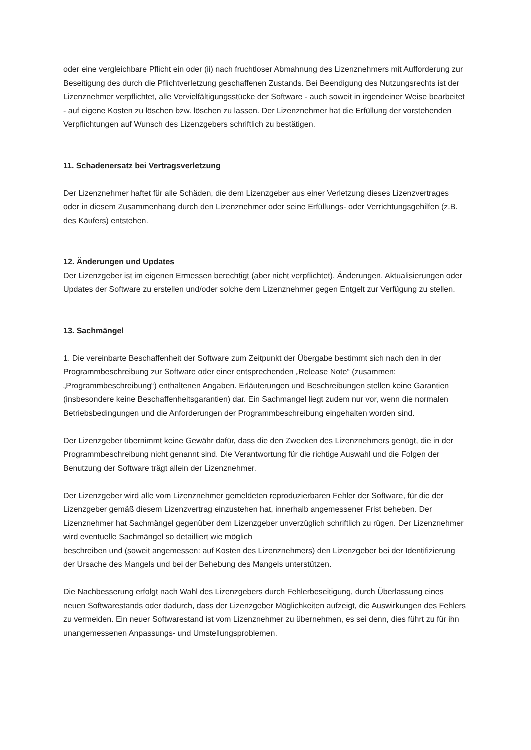oder eine vergleichbare Pflicht ein oder (ii) nach fruchtloser Abmahnung des Lizenznehmers mit Aufforderung zur Beseitigung des durch die Pflichtverletzung geschaffenen Zustands. Bei Beendigung des Nutzungsrechts ist der Lizenznehmer verpflichtet, alle Vervielfältigungsstücke der Software - auch soweit in irgendeiner Weise bearbeitet - auf eigene Kosten zu löschen bzw. löschen zu lassen. Der Lizenznehmer hat die Erfüllung der vorstehenden Verpflichtungen auf Wunsch des Lizenzgebers schriftlich zu bestätigen.
11. Schadenersatz bei Vertragsverletzung
Der Lizenznehmer haftet für alle Schäden, die dem Lizenzgeber aus einer Verletzung dieses Lizenzvertrages oder in diesem Zusammenhang durch den Lizenznehmer oder seine Erfüllungs- oder Verrichtungsgehilfen (z.B. des Käufers) entstehen.
12. Änderungen und Updates
Der Lizenzgeber ist im eigenen Ermessen berechtigt (aber nicht verpflichtet), Änderungen, Aktualisierungen oder Updates der Software zu erstellen und/oder solche dem Lizenznehmer gegen Entgelt zur Verfügung zu stellen.
13. Sachmängel
1. Die vereinbarte Beschaffenheit der Software zum Zeitpunkt der Übergabe bestimmt sich nach den in der Programmbeschreibung zur Software oder einer entsprechenden „Release Note“ (zusammen: „Programmbeschreibung“) enthaltenen Angaben. Erläuterungen und Beschreibungen stellen keine Garantien (insbesondere keine Beschaffenheitsgarantien) dar. Ein Sachmangel liegt zudem nur vor, wenn die normalen Betriebsbedingungen und die Anforderungen der Programmbeschreibung eingehalten worden sind.
Der Lizenzgeber übernimmt keine Gewähr dafür, dass die den Zwecken des Lizenznehmers genügt, die in der Programmbeschreibung nicht genannt sind. Die Verantwortung für die richtige Auswahl und die Folgen der Benutzung der Software trägt allein der Lizenznehmer.
Der Lizenzgeber wird alle vom Lizenznehmer gemeldeten reproduzierbaren Fehler der Software, für die der Lizenzgeber gemäß diesem Lizenzvertrag einzustehen hat, innerhalb angemessener Frist beheben. Der Lizenznehmer hat Sachmängel gegenüber dem Lizenzgeber unverzüglich schriftlich zu rügen. Der Lizenznehmer wird eventuelle Sachmängel so detailliert wie möglich
beschreiben und (soweit angemessen: auf Kosten des Lizenznehmers) den Lizenzgeber bei der Identifizierung der Ursache des Mangels und bei der Behebung des Mangels unterstützen.
Die Nachbesserung erfolgt nach Wahl des Lizenzgebers durch Fehlerbeseitigung, durch Überlassung eines neuen Softwarestands oder dadurch, dass der Lizenzgeber Möglichkeiten aufzeigt, die Auswirkungen des Fehlers zu vermeiden. Ein neuer Softwarestand ist vom Lizenznehmer zu übernehmen, es sei denn, dies führt zu für ihn unangemessenen Anpassungs- und Umstellungsproblemen.